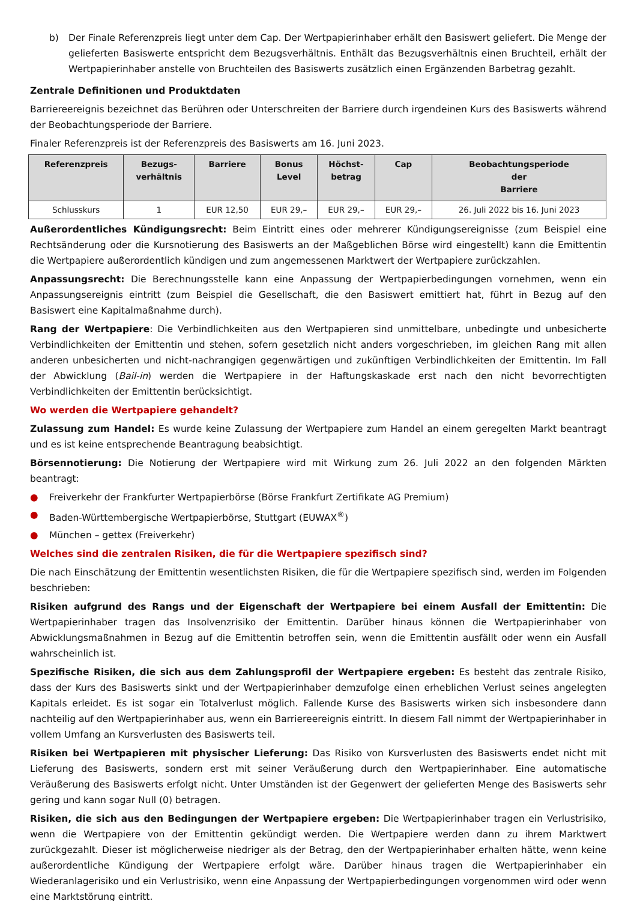b) Der Finale Referenzpreis liegt unter dem Cap. Der Wertpapierinhaber erhält den Basiswert geliefert. Die Menge der gelieferten Basiswerte entspricht dem Bezugsverhältnis. Enthält das Bezugsverhältnis einen Bruchteil, erhält der Wertpapierinhaber anstelle von Bruchteilen des Basiswerts zusätzlich einen Ergänzenden Barbetrag gezahlt.
Zentrale Definitionen und Produktdaten
Barriereereignis bezeichnet das Berühren oder Unterschreiten der Barriere durch irgendeinen Kurs des Basiswerts während der Beobachtungsperiode der Barriere.
Finaler Referenzpreis ist der Referenzpreis des Basiswerts am 16. Juni 2023.
| Referenzpreis | Bezugs- verhältnis | Barriere | Bonus Level | Höchst- betrag | Cap | Beobachtungsperiode der Barriere |
| --- | --- | --- | --- | --- | --- | --- |
| Schlusskurs | 1 | EUR 12,50 | EUR 29,– | EUR 29,– | EUR 29,– | 26. Juli 2022 bis 16. Juni 2023 |
Außerordentliches Kündigungsrecht: Beim Eintritt eines oder mehrerer Kündigungsereignisse (zum Beispiel eine Rechtsänderung oder die Kursnotierung des Basiswerts an der Maßgeblichen Börse wird eingestellt) kann die Emittentin die Wertpapiere außerordentlich kündigen und zum angemessenen Marktwert der Wertpapiere zurückzahlen.
Anpassungsrecht: Die Berechnungsstelle kann eine Anpassung der Wertpapierbedingungen vornehmen, wenn ein Anpassungsereignis eintritt (zum Beispiel die Gesellschaft, die den Basiswert emittiert hat, führt in Bezug auf den Basiswert eine Kapitalmaßnahme durch).
Rang der Wertpapiere: Die Verbindlichkeiten aus den Wertpapieren sind unmittelbare, unbedingte und unbesicherte Verbindlichkeiten der Emittentin und stehen, sofern gesetzlich nicht anders vorgeschrieben, im gleichen Rang mit allen anderen unbesicherten und nicht-nachrangigen gegenwärtigen und zukünftigen Verbindlichkeiten der Emittentin. Im Fall der Abwicklung (Bail-in) werden die Wertpapiere in der Haftungskaskade erst nach den nicht bevorrechtigten Verbindlichkeiten der Emittentin berücksichtigt.
Wo werden die Wertpapiere gehandelt?
Zulassung zum Handel: Es wurde keine Zulassung der Wertpapiere zum Handel an einem geregelten Markt beantragt und es ist keine entsprechende Beantragung beabsichtigt.
Börsennotierung: Die Notierung der Wertpapiere wird mit Wirkung zum 26. Juli 2022 an den folgenden Märkten beantragt:
● Freiverkehr der Frankfurter Wertpapierbörse (Börse Frankfurt Zertifikate AG Premium)
● Baden-Württembergische Wertpapierbörse, Stuttgart (EUWAX<sup>®</sup>)
● München – gettex (Freiverkehr)
Welches sind die zentralen Risiken, die für die Wertpapiere spezifisch sind?
Die nach Einschätzung der Emittentin wesentlichsten Risiken, die für die Wertpapiere spezifisch sind, werden im Folgenden beschrieben:
Risiken aufgrund des Rangs und der Eigenschaft der Wertpapiere bei einem Ausfall der Emittentin: Die Wertpapierinhaber tragen das Insolvenzrisiko der Emittentin. Darüber hinaus können die Wertpapierinhaber von Abwicklungsmaßnahmen in Bezug auf die Emittentin betroffen sein, wenn die Emittentin ausfällt oder wenn ein Ausfall wahrscheinlich ist.
Spezifische Risiken, die sich aus dem Zahlungsprofil der Wertpapiere ergeben: Es besteht das zentrale Risiko, dass der Kurs des Basiswerts sinkt und der Wertpapierinhaber demzufolge einen erheblichen Verlust seines angelegten Kapitals erleidet. Es ist sogar ein Totalverlust möglich. Fallende Kurse des Basiswerts wirken sich insbesondere dann nachteilig auf den Wertpapierinhaber aus, wenn ein Barriereereignis eintritt. In diesem Fall nimmt der Wertpapierinhaber in vollem Umfang an Kursverlusten des Basiswerts teil.
Risiken bei Wertpapieren mit physischer Lieferung: Das Risiko von Kursverlusten des Basiswerts endet nicht mit Lieferung des Basiswerts, sondern erst mit seiner Veräußerung durch den Wertpapierinhaber. Eine automatische Veräußerung des Basiswerts erfolgt nicht. Unter Umständen ist der Gegenwert der gelieferten Menge des Basiswerts sehr gering und kann sogar Null (0) betragen.
Risiken, die sich aus den Bedingungen der Wertpapiere ergeben: Die Wertpapierinhaber tragen ein Verlustrisiko, wenn die Wertpapiere von der Emittentin gekündigt werden. Die Wertpapiere werden dann zu ihrem Marktwert zurückgezahlt. Dieser ist möglicherweise niedriger als der Betrag, den der Wertpapierinhaber erhalten hätte, wenn keine außerordentliche Kündigung der Wertpapiere erfolgt wäre. Darüber hinaus tragen die Wertpapierinhaber ein Wiederanlagerisiko und ein Verlustrisiko, wenn eine Anpassung der Wertpapierbedingungen vorgenommen wird oder wenn eine Marktstörung eintritt.